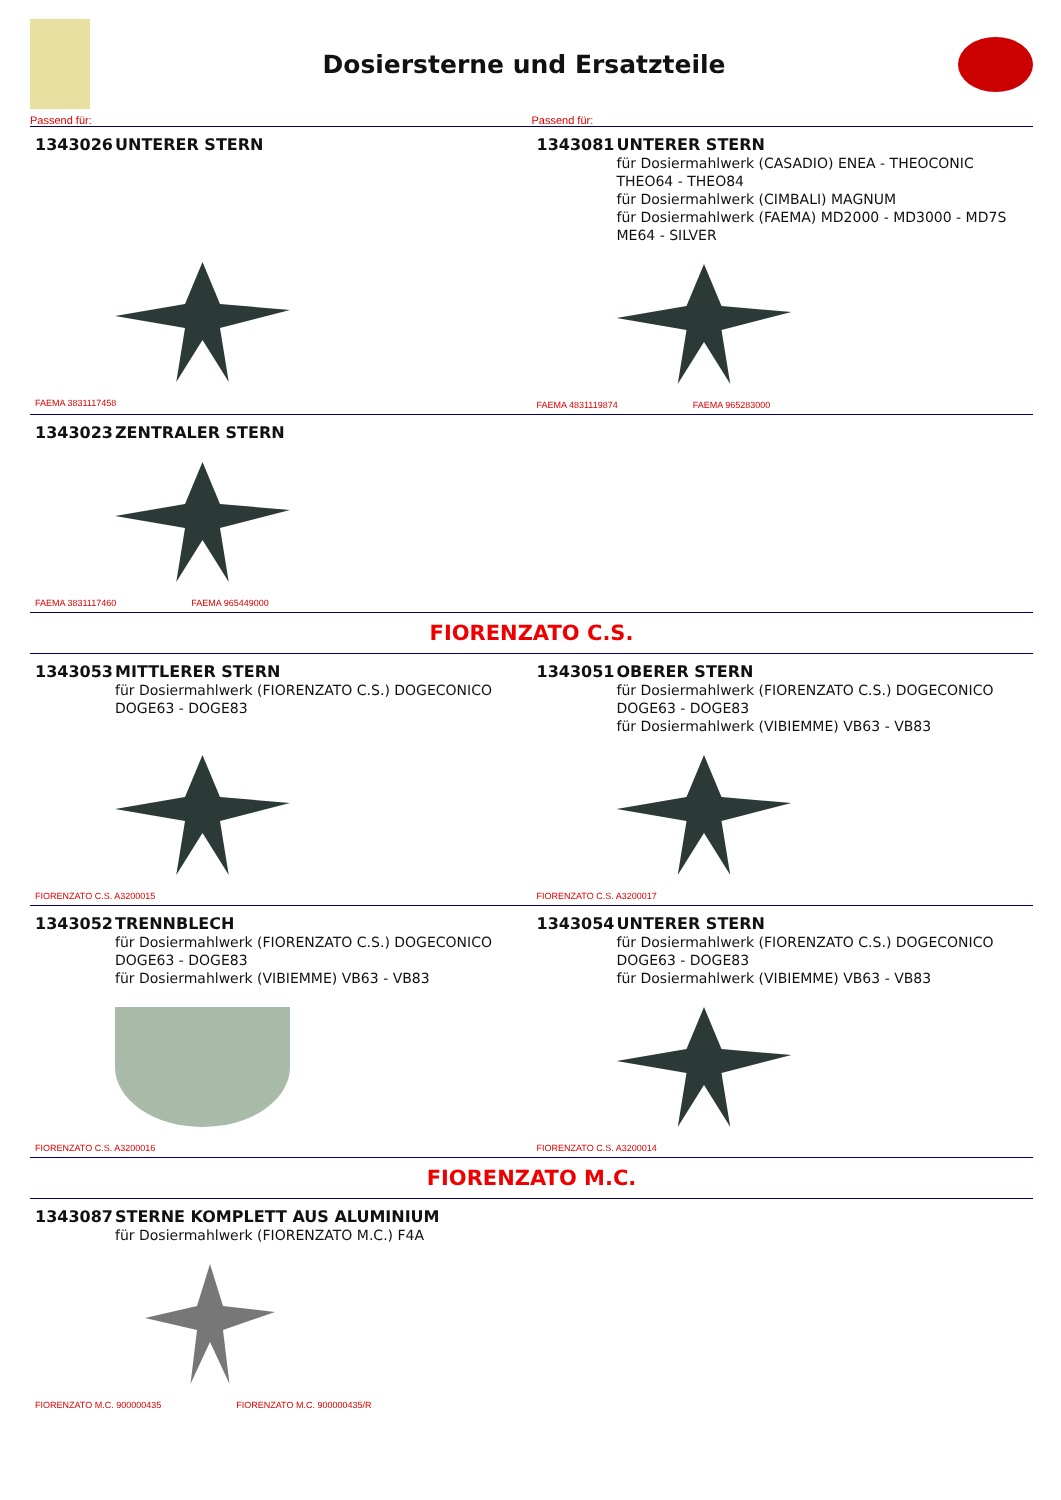Dosiersterne und Ersatzteile
Passend für: Passend für:
1343026 UNTERER STERN
FAEMA 3831117458
1343081 UNTERER STERN
für Dosiermahlwerk (CASADIO) ENEA - THEOCONIC
THEO64 - THEO84
für Dosiermahlwerk (CIMBALI) MAGNUM
für Dosiermahlwerk (FAEMA) MD2000 - MD3000 - MD7S
ME64 - SILVER
FAEMA 4831119874 FAEMA 965283000
1343023 ZENTRALER STERN
FAEMA 3831117460 FAEMA 965449000
FIORENZATO C.S.
1343053 MITTLERER STERN
für Dosiermahlwerk (FIORENZATO C.S.) DOGECONICO
DOGE63 - DOGE83
FIORENZATO C.S. A3200015
1343051 OBERER STERN
für Dosiermahlwerk (FIORENZATO C.S.) DOGECONICO
DOGE63 - DOGE83
für Dosiermahlwerk (VIBIEMME) VB63 - VB83
FIORENZATO C.S. A3200017
1343052 TRENNBLECH
für Dosiermahlwerk (FIORENZATO C.S.) DOGECONICO
DOGE63 - DOGE83
für Dosiermahlwerk (VIBIEMME) VB63 - VB83
FIORENZATO C.S. A3200016
1343054 UNTERER STERN
für Dosiermahlwerk (FIORENZATO C.S.) DOGECONICO
DOGE63 - DOGE83
für Dosiermahlwerk (VIBIEMME) VB63 - VB83
FIORENZATO C.S. A3200014
FIORENZATO M.C.
1343087 STERNE KOMPLETT AUS ALUMINIUM
für Dosiermahlwerk (FIORENZATO M.C.) F4A
FIORENZATO M.C. 900000435 FIORENZATO M.C. 900000435/R